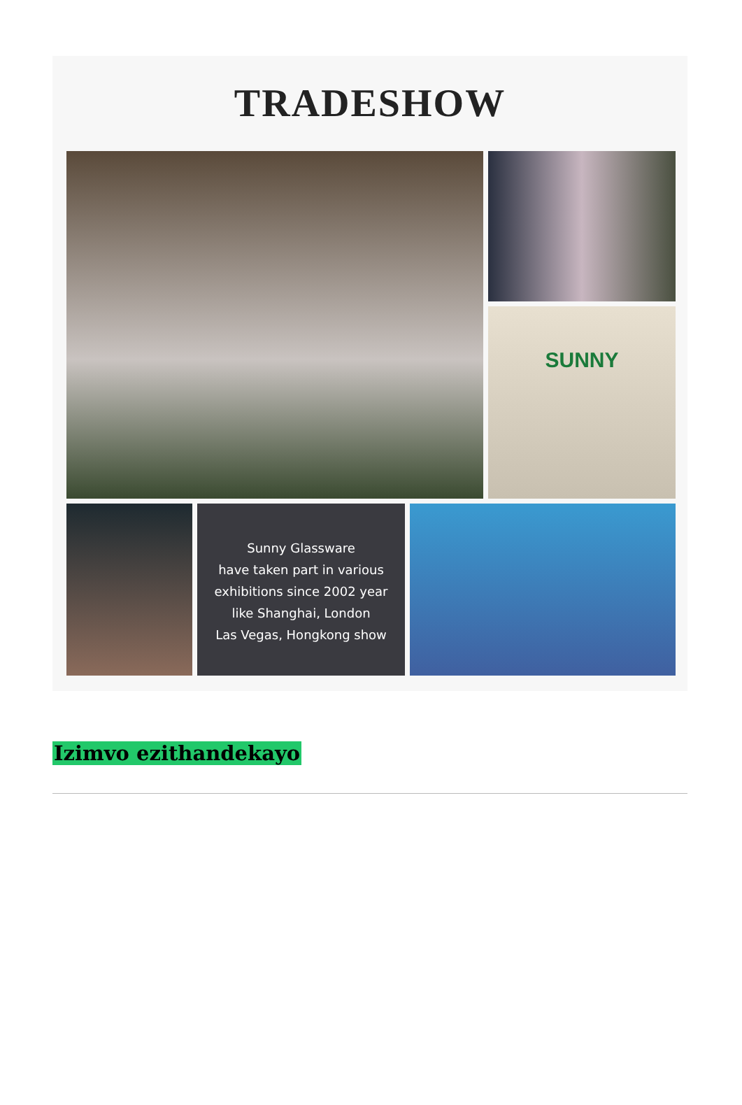TRADESHOW
SUNNY
Sunny Glassware
have taken part in various
exhibitions since 2002 year
like Shanghai, London
Las Vegas, Hongkong show
Izimvo ezithandekayo